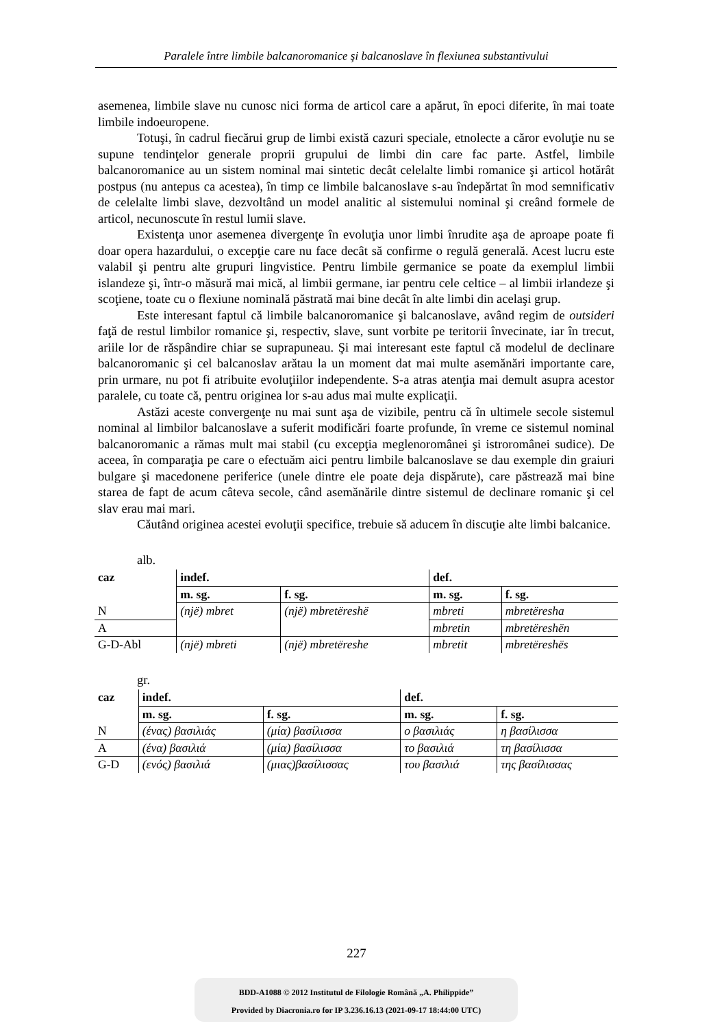Paralele între limbile balcanoromanice şi balcanoslave în flexiunea substantivului
asemenea, limbile slave nu cunosc nici forma de articol care a apărut, în epoci diferite, în mai toate limbile indoeuropene.
Totuşi, în cadrul fiecărui grup de limbi există cazuri speciale, etnolecte a căror evoluţie nu se supune tendinţelor generale proprii grupului de limbi din care fac parte. Astfel, limbile balcanoromanice au un sistem nominal mai sintetic decât celelalte limbi romanice şi articol hotărât postpus (nu antepus ca acestea), în timp ce limbile balcanoslave s-au îndepărtat în mod semnificativ de celelalte limbi slave, dezvoltând un model analitic al sistemului nominal şi creând formele de articol, necunoscute în restul lumii slave.
Existenţa unor asemenea divergenţe în evoluţia unor limbi înrudite aşa de aproape poate fi doar opera hazardului, o excepţie care nu face decât să confirme o regulă generală. Acest lucru este valabil şi pentru alte grupuri lingvistice. Pentru limbile germanice se poate da exemplul limbii islandeze şi, într-o măsură mai mică, al limbii germane, iar pentru cele celtice – al limbii irlandeze şi scoţiene, toate cu o flexiune nominală păstrată mai bine decât în alte limbi din acelaşi grup.
Este interesant faptul că limbile balcanoromanice şi balcanoslave, având regim de outsideri faţă de restul limbilor romanice şi, respectiv, slave, sunt vorbite pe teritorii învecinate, iar în trecut, ariile lor de răspândire chiar se suprapuneau. Şi mai interesant este faptul că modelul de declinare balcanoromanic şi cel balcanoslav arătau la un moment dat mai multe asemănări importante care, prin urmare, nu pot fi atribuite evoluţiilor independente. S-a atras atenţia mai demult asupra acestor paralele, cu toate că, pentru originea lor s-au adus mai multe explicaţii.
Astăzi aceste convergenţe nu mai sunt aşa de vizibile, pentru că în ultimele secole sistemul nominal al limbilor balcanoslave a suferit modificări foarte profunde, în vreme ce sistemul nominal balcanoromanic a rămas mult mai stabil (cu excepţia meglenoromânei şi istroromânei sudice). De aceea, în comparaţia pe care o efectuăm aici pentru limbile balcanoslave se dau exemple din graiuri bulgare şi macedonene periferice (unele dintre ele poate deja dispărute), care păstrează mai bine starea de fapt de acum câteva secole, când asemănările dintre sistemul de declinare romanic şi cel slav erau mai mari.
Căutând originea acestei evoluţii specifice, trebuie să aducem în discuţie alte limbi balcanice.
alb.
| caz | indef. | | def. | |
| --- | --- | --- | --- | --- |
| | m. sg. | f. sg. | m. sg. | f. sg. |
| N | (një) mbret | (një) mbretëreshë | mbreti | mbretëresha |
| A | | | mbretin | mbretëreshën |
| G-D-Abl | (një) mbreti | (një) mbretëreshe | mbretit | mbretëreshës |
gr.
| caz | indef. | | def. | |
| --- | --- | --- | --- | --- |
| | m. sg. | f. sg. | m. sg. | f. sg. |
| N | (ένας) βασιλιάς | (μία) βασίλισσα | ο βασιλιάς | η βασίλισσα |
| A | (ένα) βασιλιά | (μία) βασίλισσα | το βασιλιά | τη βασίλισσα |
| G-D | (ενός) βασιλιά | (μιας)βασίλισσας | του βασιλιά | της βασίλισσας |
227
BDD-A1088 © 2012 Institutul de Filologie Română „A. Philippide”
Provided by Diacronia.ro for IP 3.236.16.13 (2021-09-17 18:44:00 UTC)